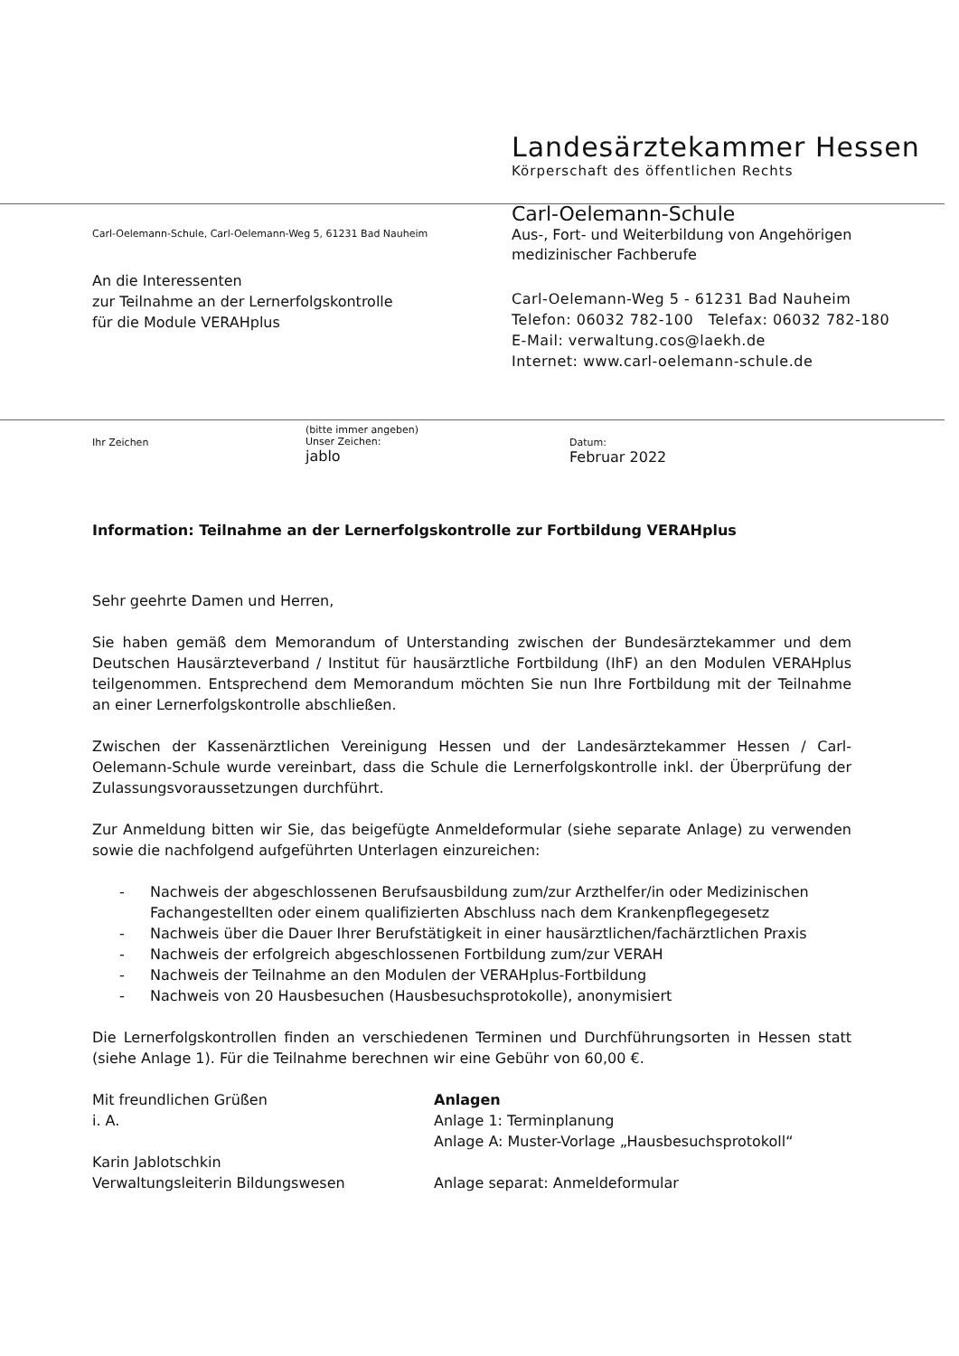Landesärztekammer Hessen
Körperschaft des öffentlichen Rechts
Carl-Oelemann-Schule, Carl-Oelemann-Weg 5, 61231 Bad Nauheim
An die Interessenten
zur Teilnahme an der Lernerfolgskontrolle
für die Module VERAHplus
Carl-Oelemann-Schule
Aus-, Fort- und Weiterbildung von Angehörigen
medizinischer Fachberufe
Carl-Oelemann-Weg 5 - 61231 Bad Nauheim
Telefon: 06032 782-100 Telefax: 06032 782-180
E-Mail: verwaltung.cos@laekh.de
Internet: www.carl-oelemann-schule.de
Ihr Zeichen
(bitte immer angeben)
Unser Zeichen:
jablo
Datum:
Februar 2022
Information: Teilnahme an der Lernerfolgskontrolle zur Fortbildung VERAHplus
Sehr geehrte Damen und Herren,
Sie haben gemäß dem Memorandum of Unterstanding zwischen der Bundesärztekammer und dem Deutschen Hausärzteverband / Institut für hausärztliche Fortbildung (IhF) an den Modulen VERAHplus teilgenommen. Entsprechend dem Memorandum möchten Sie nun Ihre Fortbildung mit der Teilnahme an einer Lernerfolgskontrolle abschließen.
Zwischen der Kassenärztlichen Vereinigung Hessen und der Landesärztekammer Hessen / Carl-Oelemann-Schule wurde vereinbart, dass die Schule die Lernerfolgskontrolle inkl. der Überprüfung der Zulassungsvoraussetzungen durchführt.
Zur Anmeldung bitten wir Sie, das beigefügte Anmeldeformular (siehe separate Anlage) zu verwenden sowie die nachfolgend aufgeführten Unterlagen einzureichen:
- Nachweis der abgeschlossenen Berufsausbildung zum/zur Arzthelfer/in oder Medizinischen Fachangestellten oder einem qualifizierten Abschluss nach dem Krankenpflegegesetz
- Nachweis über die Dauer Ihrer Berufstätigkeit in einer hausärztlichen/fachärztlichen Praxis
- Nachweis der erfolgreich abgeschlossenen Fortbildung zum/zur VERAH
- Nachweis der Teilnahme an den Modulen der VERAHplus-Fortbildung
- Nachweis von 20 Hausbesuchen (Hausbesuchsprotokolle), anonymisiert
Die Lernerfolgskontrollen finden an verschiedenen Terminen und Durchführungsorten in Hessen statt (siehe Anlage 1). Für die Teilnahme berechnen wir eine Gebühr von 60,00 €.
Mit freundlichen Grüßen
i. A.
Karin Jablotschkin
Verwaltungsleiterin Bildungswesen
Anlagen
Anlage 1: Terminplanung
Anlage A: Muster-Vorlage „Hausbesuchsprotokoll“
Anlage separat: Anmeldeformular